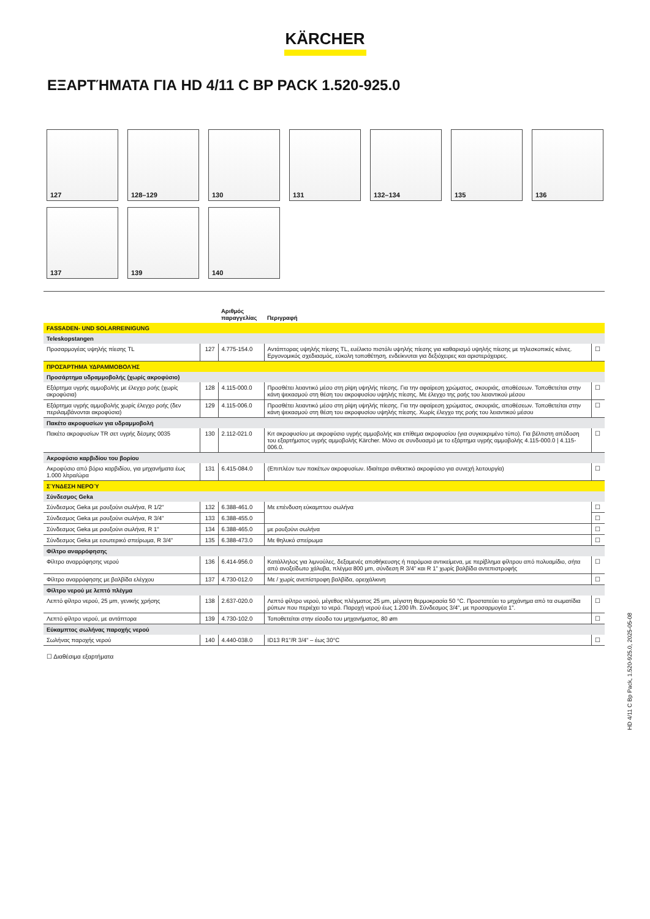KÄRCHER
ΕΞΑΡΤΉΜΑΤΑ ΓΙΑ HD 4/11 C BP PACK 1.520-925.0
127
128–129
130
131
132–134
135
136
137
139
140
| | | Αριθμός παραγγελίας | Περιγραφή | |
| --- | --- | --- | --- | --- |
| FASSADEN- UND SOLARREINIGUNG | | | | |
| Teleskopstangen | | | | |
| Προσαρμογέας υψηλής πίεσης TL | 127 | 4.775-154.0 | Αντάπτορας υψηλής πίεσης TL, ευέλικτο πιστόλι υψηλής πίεσης για καθαρισμό υψηλής πίεσης με τηλεσκοπικές κάνες. Εργονομικός σχεδιασμός, εύκολη τοποθέτηση, ενδείκνυται για δεξιόχειρες και αριστερόχειρες. | ☐ |
| ΠΡΟΣΆΡΤΗΜΑ ΥΔΡΑΜΜΟΒΟΛΉΣ | | | | |
| Προσάρτημα υδραμμοβολής (χωρίς ακροφύσιο) | | | | |
| Εξάρτημα υγρής αμμοβολής με έλεγχο ροής (χωρίς ακροφύσια) | 128 | 4.115-000.0 | Προσθέτει λειαντικό μέσο στη ρίψη υψηλής πίεσης. Για την αφαίρεση χρώματος, σκουριάς, αποθέσεων. Τοποθετείται στην κάνη ψεκασμού στη θέση του ακροφυσίου υψηλής πίεσης. Με έλεγχο της ροής του λειαντικού μέσου | ☐ |
| Εξάρτημα υγρής αμμοβολής χωρίς έλεγχο ροής (δεν περιλαμβάνονται ακροφύσια) | 129 | 4.115-006.0 | Προσθέτει λειαντικό μέσο στη ρίψη υψηλής πίεσης. Για την αφαίρεση χρώματος, σκουριάς, αποθέσεων. Τοποθετείται στην κάνη ψεκασμού στη θέση του ακροφυσίου υψηλής πίεσης. Χωρίς έλεγχο της ροής του λειαντικού μέσου | ☐ |
| Πακέτο ακροφυσίων για υδραμμοβολή | | | | |
| Πακέτο ακροφυσίων TR σετ υγρής δέσμης 0035 | 130 | 2.112-021.0 | Κιτ ακροφυσίου με ακροφύσιο υγρής αμμοβολής και επίθεμα ακροφυσίου (για συγκεκριμένο τύπο). Για βέλτιστη απόδοση του εξαρτήματος υγρής αμμοβολής Kärcher. Μόνο σε συνδυασμό με το εξάρτημα υγρής αμμοβολής 4.115-000.0 / 4.115-006.0. | ☐ |
| Ακροφύσιο καρβιδίου του βορίου | | | | |
| Ακροφύσιο από βόριο καρβιδίου, για μηχανήματα έως 1.000 λίτρα/ώρα | 131 | 6.415-084.0 | (Επιπλέον των πακέτων ακροφυσίων. Ιδιαίτερα ανθεκτικό ακροφύσιο για συνεχή λειτουργία) | ☐ |
| ΣΎΝΔΕΣΗ ΝΕΡΟΎ | | | | |
| Σύνδεσμος Geka | | | | |
| Σύνδεσμος Geka με ρουξούνι σωλήνα, R 1/2" | 132 | 6.388-461.0 | Με επένδυση εύκαμπτου σωλήνα | ☐ |
| Σύνδεσμος Geka με ρουξούνι σωλήνα, R 3/4" | 133 | 6.388-455.0 | | ☐ |
| Σύνδεσμος Geka με ρουξούνι σωλήνα, R 1" | 134 | 6.388-465.0 | με ρουξούνι σωλήνα | ☐ |
| Σύνδεσμος Geka με εσωτερικό σπείρωμα, R 3/4" | 135 | 6.388-473.0 | Με θηλυκό σπείρωμα | ☐ |
| Φίλτρο αναρρόφησης | | | | |
| Φίλτρο αναρρόφησης νερού | 136 | 6.414-956.0 | Κατάλληλος για λιμνούλες, δεξαμενές αποθήκευσης ή παρόμοια αντικείμενα, με περίβλημα φίλτρου από πολυαμίδιο, σήτα από ανοξείδωτο χάλυβα, πλέγμα 800 μm, σύνδεση R 3/4" και R 1" χωρίς βαλβίδα αντεπιστροφής | ☐ |
| Φίλτρο αναρρόφησης με βαλβίδα ελέγχου | 137 | 4.730-012.0 | Με / χωρίς ανεπίστροφη βαλβίδα, ορειχάλκινη | ☐ |
| Φίλτρο νερού με λεπτό πλέγμα | | | | |
| Λεπτό φίλτρο νερού, 25 μm, γενικής χρήσης | 138 | 2.637-020.0 | Λεπτό φίλτρο νερού, μέγεθος πλέγματος 25 μm, μέγιστη θερμοκρασία 50 °C. Προστατεύει το μηχάνημα από τα σωματίδια ρύπων που περιέχει το νερό. Παροχή νερού έως 1.200 l/h. Σύνδεσμος 3/4", με προσαρμογέα 1". | ☐ |
| Λεπτό φίλτρο νερού, με αντάπτορα | 139 | 4.730-102.0 | Τοποθετείται στην είσοδο του μηχανήματος, 80 øm | ☐ |
| Εύκαμπτος σωλήνας παροχής νερού | | | | |
| Σωλήνας παροχής νερού | 140 | 4.440-038.0 | ID13 R1"/R 3/4" – έως 30°C | ☐ |
☐ Διαθέσιμα εξαρτήματα
HD 4/11 C Bp Pack, 1.520-925.0, 2025-05-08